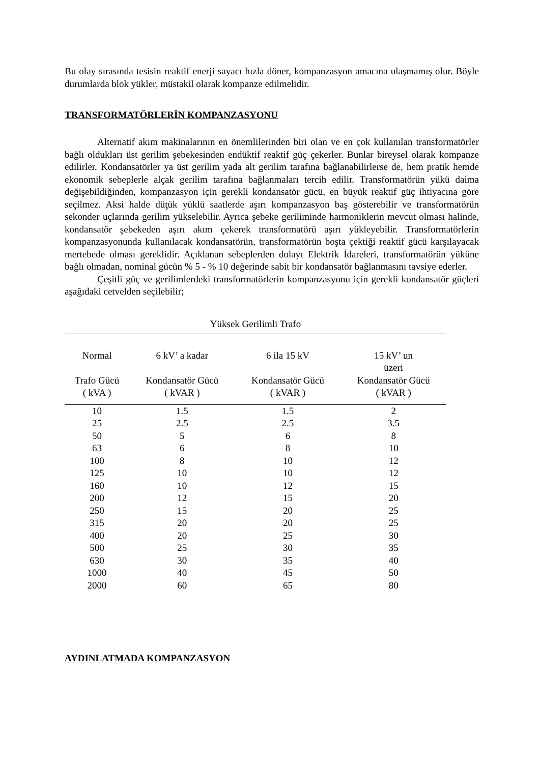Bu olay sırasında tesisin reaktif enerji sayacı hızla döner, kompanzasyon amacına ulaşmamış olur. Böyle durumlarda blok yükler, müstakil olarak kompanze edilmelidir.
TRANSFORMATÖRLERİN KOMPANZASYONU
Alternatif akım makinalarının en önemlilerinden biri olan ve en çok kullanılan transformatörler bağlı oldukları üst gerilim şebekesinden endüktif reaktif güç çekerler. Bunlar bireysel olarak kompanze edilirler. Kondansatörler ya üst gerilim yada alt gerilim tarafına bağlanabilirlerse de, hem pratik hemde ekonomik sebeplerle alçak gerilim tarafına bağlanmaları tercih edilir. Transformatörün yükü daima değişebildiğinden, kompanzasyon için gerekli kondansatör gücü, en büyük reaktif güç ihtiyacına göre seçilmez. Aksi halde düţük yüklü saatlerde aşırı kompanzasyon baş gösterebilir ve transformatörün sekonder uçlarında gerilim yükselebilir. Ayrıca şebeke geriliminde harmoniklerin mevcut olması halinde, kondansatör şebekeden aşırı akım çekerek transformatörü aşırı yükleyebilir. Transformatörlerin kompanzasyonunda kullanılacak kondansatörün, transformatörün boşta çektiği reaktif gücü karşılayacak mertebede olması gereklidir. Açıklanan sebeplerden dolayı Elektrik İdareleri, transformatörün yüküne bağlı olmadan, nominal gücün % 5 - % 10 değerinde sabit bir kondansatör bağlanmasını tavsiye ederler.
Çeşitli güç ve gerilimlerdeki transformatörlerin kompanzasyonu için gerekli kondansatör güçleri aşağıdaki cetvelden seçilebilir;
Yüksek Gerilimli Trafo
| Normal Trafo Gücü ( kVA ) | 6 kV’ a kadar Kondansatör Gücü ( kVAR ) | 6 ila 15 kV Kondansatör Gücü ( kVAR ) | 15 kV’ un üzeri Kondansatör Gücü ( kVAR ) |
| --- | --- | --- | --- |
| 10 | 1.5 | 1.5 | 2 |
| 25 | 2.5 | 2.5 | 3.5 |
| 50 | 5 | 6 | 8 |
| 63 | 6 | 8 | 10 |
| 100 | 8 | 10 | 12 |
| 125 | 10 | 10 | 12 |
| 160 | 10 | 12 | 15 |
| 200 | 12 | 15 | 20 |
| 250 | 15 | 20 | 25 |
| 315 | 20 | 20 | 25 |
| 400 | 20 | 25 | 30 |
| 500 | 25 | 30 | 35 |
| 630 | 30 | 35 | 40 |
| 1000 | 40 | 45 | 50 |
| 2000 | 60 | 65 | 80 |
AYDINLATMADA KOMPANZASYON